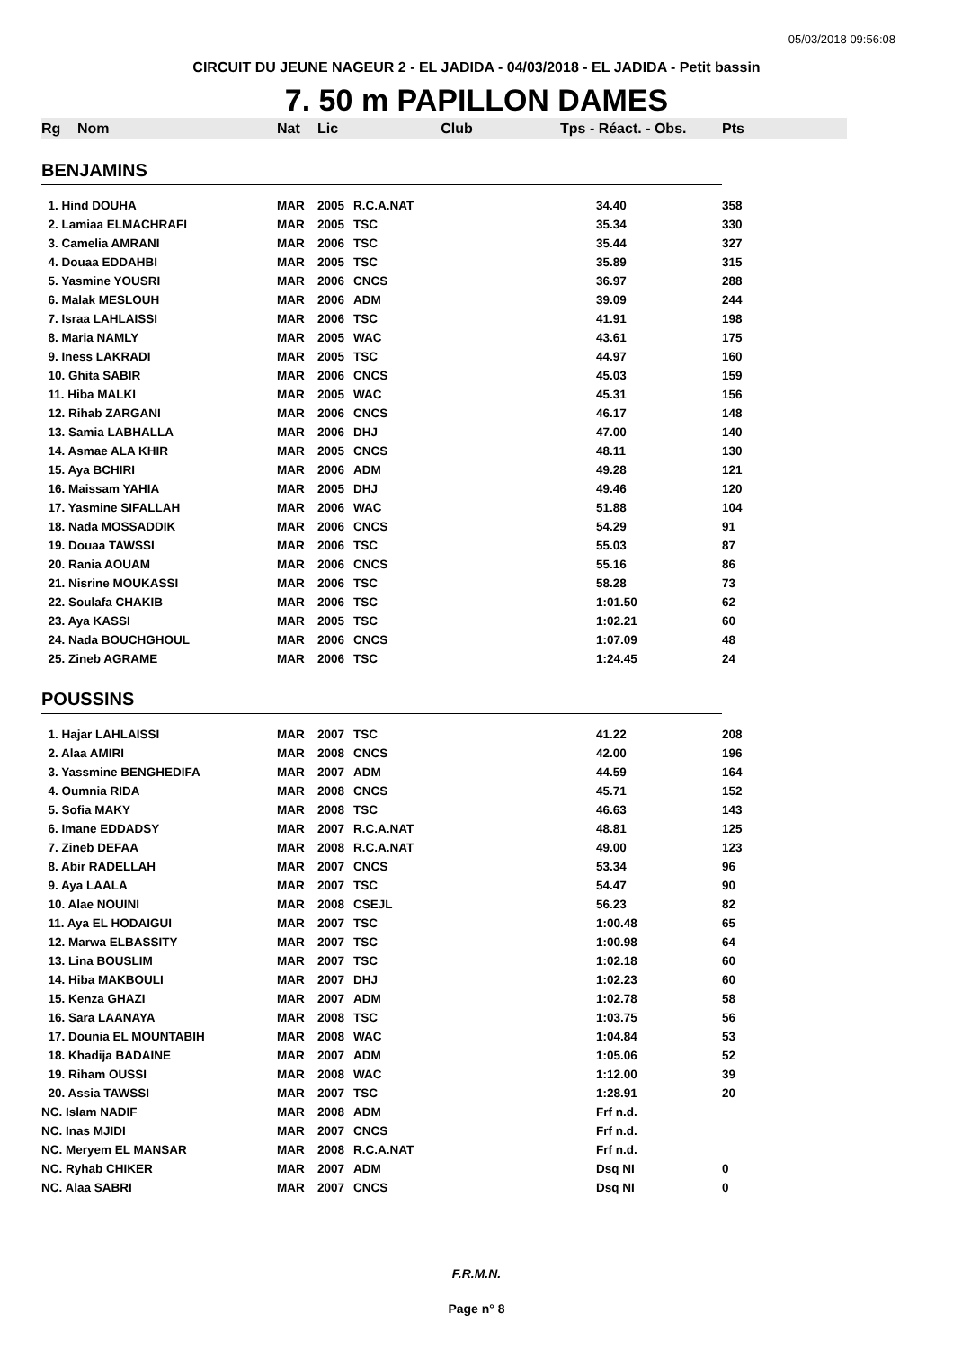05/03/2018 09:56:08
CIRCUIT DU JEUNE NAGEUR 2 - EL JADIDA - 04/03/2018 - EL JADIDA - Petit bassin
7. 50 m PAPILLON DAMES
| Rg | Nom | Nat | Lic | Club | Tps - Réact. - Obs. | Pts |
| --- | --- | --- | --- | --- | --- | --- |
| BENJAMINS | | | | | | |
| 1. Hind DOUHA | | MAR | 2005 | R.C.A.NAT | 34.40 | 358 |
| 2. Lamiaa ELMACHRAFI | | MAR | 2005 | TSC | 35.34 | 330 |
| 3. Camelia AMRANI | | MAR | 2006 | TSC | 35.44 | 327 |
| 4. Douaa EDDAHBI | | MAR | 2005 | TSC | 35.89 | 315 |
| 5. Yasmine YOUSRI | | MAR | 2006 | CNCS | 36.97 | 288 |
| 6. Malak MESLOUH | | MAR | 2006 | ADM | 39.09 | 244 |
| 7. Israa LAHLAISSI | | MAR | 2006 | TSC | 41.91 | 198 |
| 8. Maria NAMLY | | MAR | 2005 | WAC | 43.61 | 175 |
| 9. Iness LAKRADI | | MAR | 2005 | TSC | 44.97 | 160 |
| 10. Ghita SABIR | | MAR | 2006 | CNCS | 45.03 | 159 |
| 11. Hiba MALKI | | MAR | 2005 | WAC | 45.31 | 156 |
| 12. Rihab ZARGANI | | MAR | 2006 | CNCS | 46.17 | 148 |
| 13. Samia LABHALLA | | MAR | 2006 | DHJ | 47.00 | 140 |
| 14. Asmae ALA KHIR | | MAR | 2005 | CNCS | 48.11 | 130 |
| 15. Aya BCHIRI | | MAR | 2006 | ADM | 49.28 | 121 |
| 16. Maissam YAHIA | | MAR | 2005 | DHJ | 49.46 | 120 |
| 17. Yasmine SIFALLAH | | MAR | 2006 | WAC | 51.88 | 104 |
| 18. Nada MOSSADDIK | | MAR | 2006 | CNCS | 54.29 | 91 |
| 19. Douaa TAWSSI | | MAR | 2006 | TSC | 55.03 | 87 |
| 20. Rania AOUAM | | MAR | 2006 | CNCS | 55.16 | 86 |
| 21. Nisrine MOUKASSI | | MAR | 2006 | TSC | 58.28 | 73 |
| 22. Soulafa CHAKIB | | MAR | 2006 | TSC | 1:01.50 | 62 |
| 23. Aya KASSI | | MAR | 2005 | TSC | 1:02.21 | 60 |
| 24. Nada BOUCHGHOUL | | MAR | 2006 | CNCS | 1:07.09 | 48 |
| 25. Zineb AGRAME | | MAR | 2006 | TSC | 1:24.45 | 24 |
| POUSSINS | | | | | | |
| 1. Hajar LAHLAISSI | | MAR | 2007 | TSC | 41.22 | 208 |
| 2. Alaa AMIRI | | MAR | 2008 | CNCS | 42.00 | 196 |
| 3. Yassmine BENGHEDIFA | | MAR | 2007 | ADM | 44.59 | 164 |
| 4. Oumnia RIDA | | MAR | 2008 | CNCS | 45.71 | 152 |
| 5. Sofia MAKY | | MAR | 2008 | TSC | 46.63 | 143 |
| 6. Imane EDDADSY | | MAR | 2007 | R.C.A.NAT | 48.81 | 125 |
| 7. Zineb DEFAA | | MAR | 2008 | R.C.A.NAT | 49.00 | 123 |
| 8. Abir RADELLAH | | MAR | 2007 | CNCS | 53.34 | 96 |
| 9. Aya LAALA | | MAR | 2007 | TSC | 54.47 | 90 |
| 10. Alae NOUINI | | MAR | 2008 | CSEJL | 56.23 | 82 |
| 11. Aya EL HODAIGUI | | MAR | 2007 | TSC | 1:00.48 | 65 |
| 12. Marwa ELBASSITY | | MAR | 2007 | TSC | 1:00.98 | 64 |
| 13. Lina BOUSLIM | | MAR | 2007 | TSC | 1:02.18 | 60 |
| 14. Hiba MAKBOULI | | MAR | 2007 | DHJ | 1:02.23 | 60 |
| 15. Kenza GHAZI | | MAR | 2007 | ADM | 1:02.78 | 58 |
| 16. Sara LAANAYA | | MAR | 2008 | TSC | 1:03.75 | 56 |
| 17. Dounia EL MOUNTABIH | | MAR | 2008 | WAC | 1:04.84 | 53 |
| 18. Khadija BADAINE | | MAR | 2007 | ADM | 1:05.06 | 52 |
| 19. Riham OUSSI | | MAR | 2008 | WAC | 1:12.00 | 39 |
| 20. Assia TAWSSI | | MAR | 2007 | TSC | 1:28.91 | 20 |
| NC. Islam NADIF | | MAR | 2008 | ADM | Frf n.d. | |
| NC. Inas MJIDI | | MAR | 2007 | CNCS | Frf n.d. | |
| NC. Meryem EL MANSAR | | MAR | 2008 | R.C.A.NAT | Frf n.d. | |
| NC. Ryhab CHIKER | | MAR | 2007 | ADM | Dsq NI | 0 |
| NC. Alaa SABRI | | MAR | 2007 | CNCS | Dsq NI | 0 |
F.R.M.N.
Page n° 8